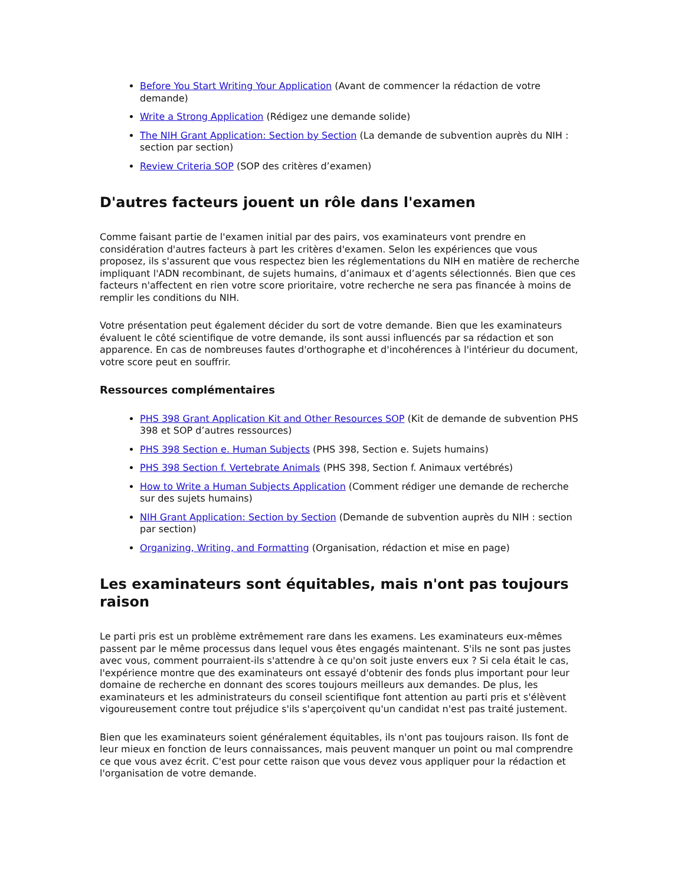Before You Start Writing Your Application (Avant de commencer la rédaction de votre demande)
Write a Strong Application (Rédigez une demande solide)
The NIH Grant Application: Section by Section (La demande de subvention auprès du NIH : section par section)
Review Criteria SOP (SOP des critères d’examen)
D'autres facteurs jouent un rôle dans l'examen
Comme faisant partie de l'examen initial par des pairs, vos examinateurs vont prendre en considération d'autres facteurs à part les critères d'examen. Selon les expériences que vous proposez, ils s'assurent que vous respectez bien les réglementations du NIH en matière de recherche impliquant l'ADN recombinant, de sujets humains, d’animaux et d’agents sélectionnés. Bien que ces facteurs n'affectent en rien votre score prioritaire, votre recherche ne sera pas financée à moins de remplir les conditions du NIH.
Votre présentation peut également décider du sort de votre demande. Bien que les examinateurs évaluent le côté scientifique de votre demande, ils sont aussi influencés par sa rédaction et son apparence. En cas de nombreuses fautes d'orthographe et d'incohérences à l'intérieur du document, votre score peut en souffrir.
Ressources complémentaires
PHS 398 Grant Application Kit and Other Resources SOP (Kit de demande de subvention PHS 398 et SOP d’autres ressources)
PHS 398 Section e. Human Subjects (PHS 398, Section e. Sujets humains)
PHS 398 Section f. Vertebrate Animals (PHS 398, Section f. Animaux vertébrés)
How to Write a Human Subjects Application (Comment rédiger une demande de recherche sur des sujets humains)
NIH Grant Application: Section by Section (Demande de subvention auprès du NIH : section par section)
Organizing, Writing, and Formatting (Organisation, rédaction et mise en page)
Les examinateurs sont équitables, mais n'ont pas toujours raison
Le parti pris est un problème extrêmement rare dans les examens. Les examinateurs eux-mêmes passent par le même processus dans lequel vous êtes engagés maintenant. S'ils ne sont pas justes avec vous, comment pourraient-ils s'attendre à ce qu'on soit juste envers eux ? Si cela était le cas, l'expérience montre que des examinateurs ont essayé d'obtenir des fonds plus important pour leur domaine de recherche en donnant des scores toujours meilleurs aux demandes. De plus, les examinateurs et les administrateurs du conseil scientifique font attention au parti pris et s'élèvent vigoureusement contre tout préjudice s'ils s'aperçoivent qu'un candidat n'est pas traité justement.
Bien que les examinateurs soient généralement équitables, ils n'ont pas toujours raison. Ils font de leur mieux en fonction de leurs connaissances, mais peuvent manquer un point ou mal comprendre ce que vous avez écrit. C'est pour cette raison que vous devez vous appliquer pour la rédaction et l'organisation de votre demande.